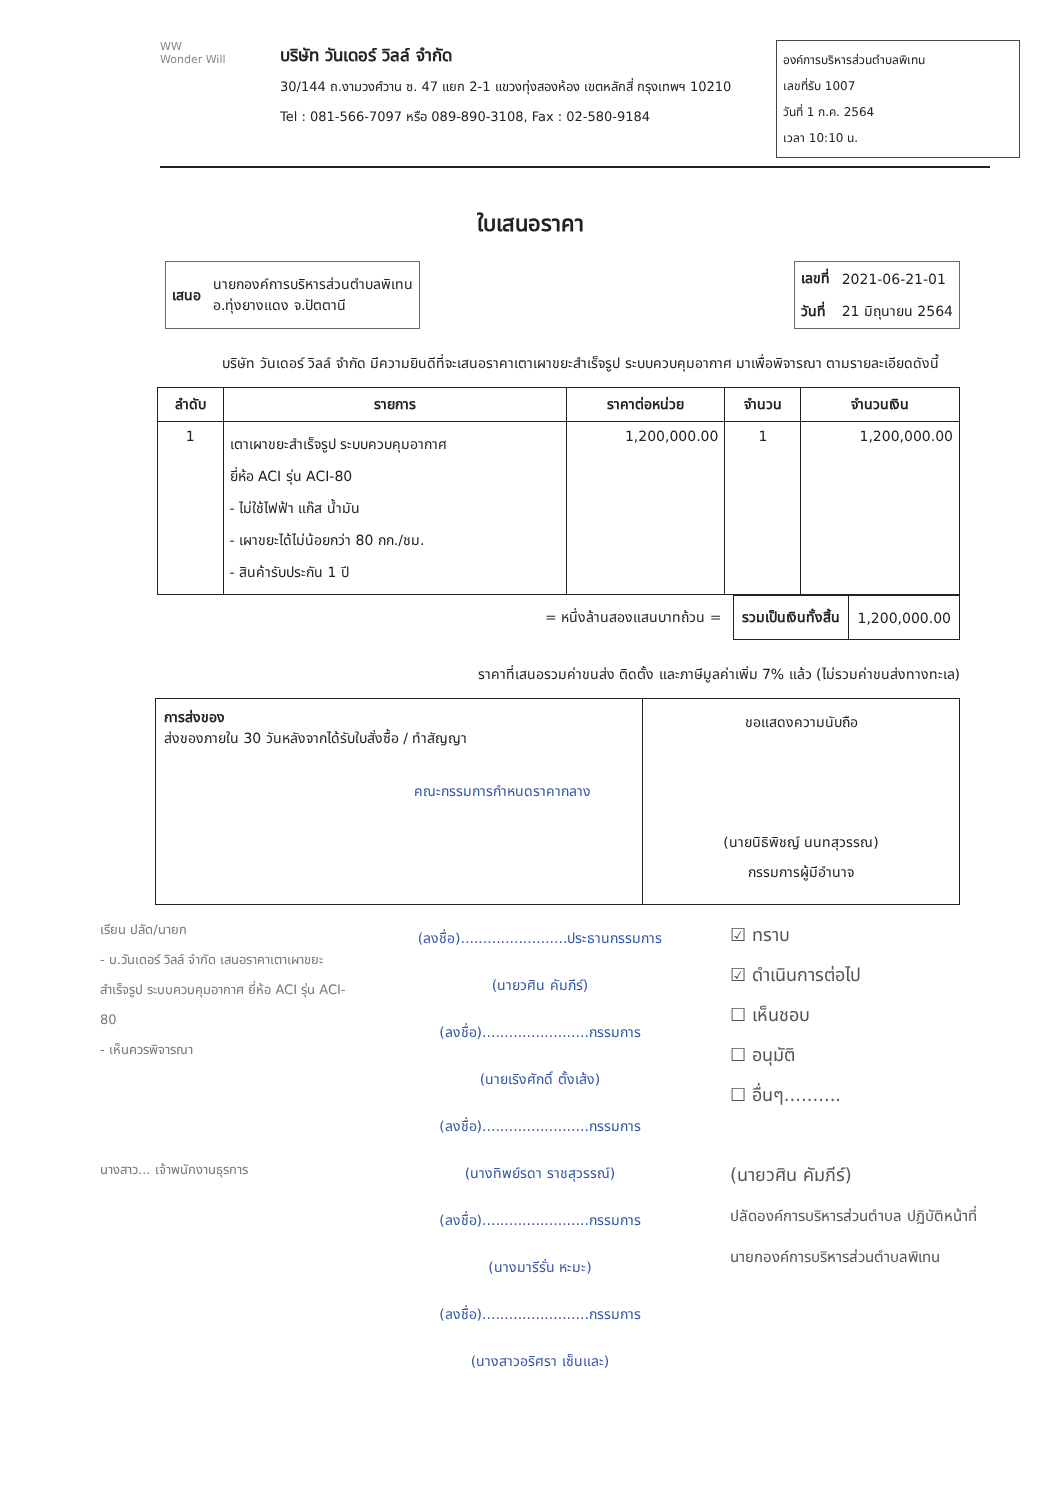WW
Wonder Will
บริษัท วันเดอร์ วิลล์ จำกัด
30/144 ถ.งามวงศ์วาน ซ. 47 แยก 2-1 แขวงทุ่งสองห้อง เขตหลักสี่ กรุงเทพฯ 10210
Tel : 081-566-7097 หรือ 089-890-3108, Fax : 02-580-9184
องค์การบริหารส่วนตำบลพิเทน
เลขที่รับ 1007
วันที่ 1 ก.ค. 2564
เวลา 10:10 น.
ใบเสนอราคา
| เสนอ | นายกองค์การบริหารส่วนตำบลพิเทน อ.ทุ่งยางแดง จ.ปัตตานี |
| เลขที่ | 2021-06-21-01 |
| วันที่ | 21 มิถุนายน 2564 |
บริษัท วันเดอร์ วิลล์ จำกัด มีความยินดีที่จะเสนอราคาเตาเผาขยะสำเร็จรูป ระบบควบคุมอากาศ มาเพื่อพิจารณา ตามรายละเอียดดังนี้
| ลำดับ | รายการ | ราคาต่อหน่วย | จำนวน | จำนวนเงิน |
| --- | --- | --- | --- | --- |
| 1 | เตาเผาขยะสำเร็จรูป ระบบควบคุมอากาศ ยี่ห้อ ACI รุ่น ACI-80 - ไม่ใช้ไฟฟ้า แก๊ส น้ำมัน - เผาขยะได้ไม่น้อยกว่า 80 กก./ชม. - สินค้ารับประกัน 1 ปี | 1,200,000.00 | 1 | 1,200,000.00 |
= หนึ่งล้านสองแสนบาทถ้วน =
| รวมเป็นเงินทั้งสิ้น | 1,200,000.00 |
ราคาที่เสนอรวมค่าขนส่ง ติดตั้ง และภาษีมูลค่าเพิ่ม 7% แล้ว (ไม่รวมค่าขนส่งทางทะเล)
การส่งของ
ส่งของภายใน 30 วันหลังจากได้รับใบสั่งซื้อ / ทำสัญญา
คณะกรรมการกำหนดราคากลาง
ขอแสดงความนับถือ
(นายนิธิพิชญ์ นนทสุวรรณ)
กรรมการผู้มีอำนาจ
เรียน ปลัด/นายก
- บ.วันเดอร์ วิลล์ จำกัด เสนอราคาเตาเผาขยะสำเร็จรูป ระบบควบคุมอากาศ ยี่ห้อ ACI รุ่น ACI-80
- เห็นควรพิจารณา
นางสาว... เจ้าพนักงานธุรการ
(ลงชื่อ)........................ประธานกรรมการ
(นายวศิน คัมภีร์)
(ลงชื่อ)........................กรรมการ
(นายเริงศักดิ์ ตั้งเส้ง)
(ลงชื่อ)........................กรรมการ
(นางทิพย์รดา ราชสุวรรณ์)
(ลงชื่อ)........................กรรมการ
(นางมารีรั่น หะมะ)
(ลงชื่อ)........................กรรมการ
(นางสาวอริศรา เซ็นและ)
☑ ทราบ
☑ ดำเนินการต่อไป
☐ เห็นชอบ
☐ อนุมัติ
☐ อื่นๆ..........
(นายวศิน คัมภีร์)
ปลัดองค์การบริหารส่วนตำบล ปฏิบัติหน้าที่
นายกองค์การบริหารส่วนตำบลพิเทน